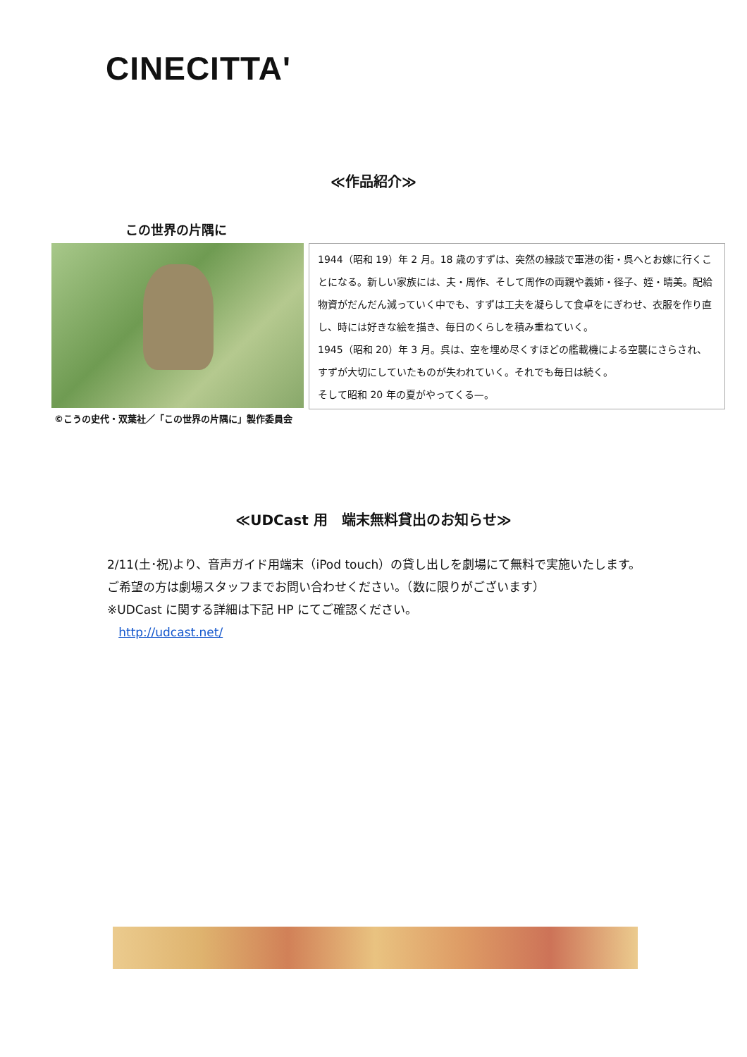CINECITTA'
≪作品紹介≫
この世界の片隅に
1944（昭和 19）年 2 月。18 歳のすずは、突然の縁談で軍港の街・呉へとお嫁に行くことになる。新しい家族には、夫・周作、そして周作の両親や義姉・径子、姪・晴美。配給物資がだんだん減っていく中でも、すずは工夫を凝らして食卓をにぎわせ、衣服を作り直し、時には好きな絵を描き、毎日のくらしを積み重ねていく。
1945（昭和 20）年 3 月。呉は、空を埋め尽くすほどの艦載機による空襲にさらされ、すずが大切にしていたものが失われていく。それでも毎日は続く。
そして昭和 20 年の夏がやってくる—。
©こうの史代・双葉社／「この世界の片隅に」製作委員会
≪UDCast 用　端末無料貸出のお知らせ≫
2/11(土･祝)より、音声ガイド用端末（iPod touch）の貸し出しを劇場にて無料で実施いたします。ご希望の方は劇場スタッフまでお問い合わせください。（数に限りがございます）
※UDCast に関する詳細は下記 HP にてご確認ください。
http://udcast.net/